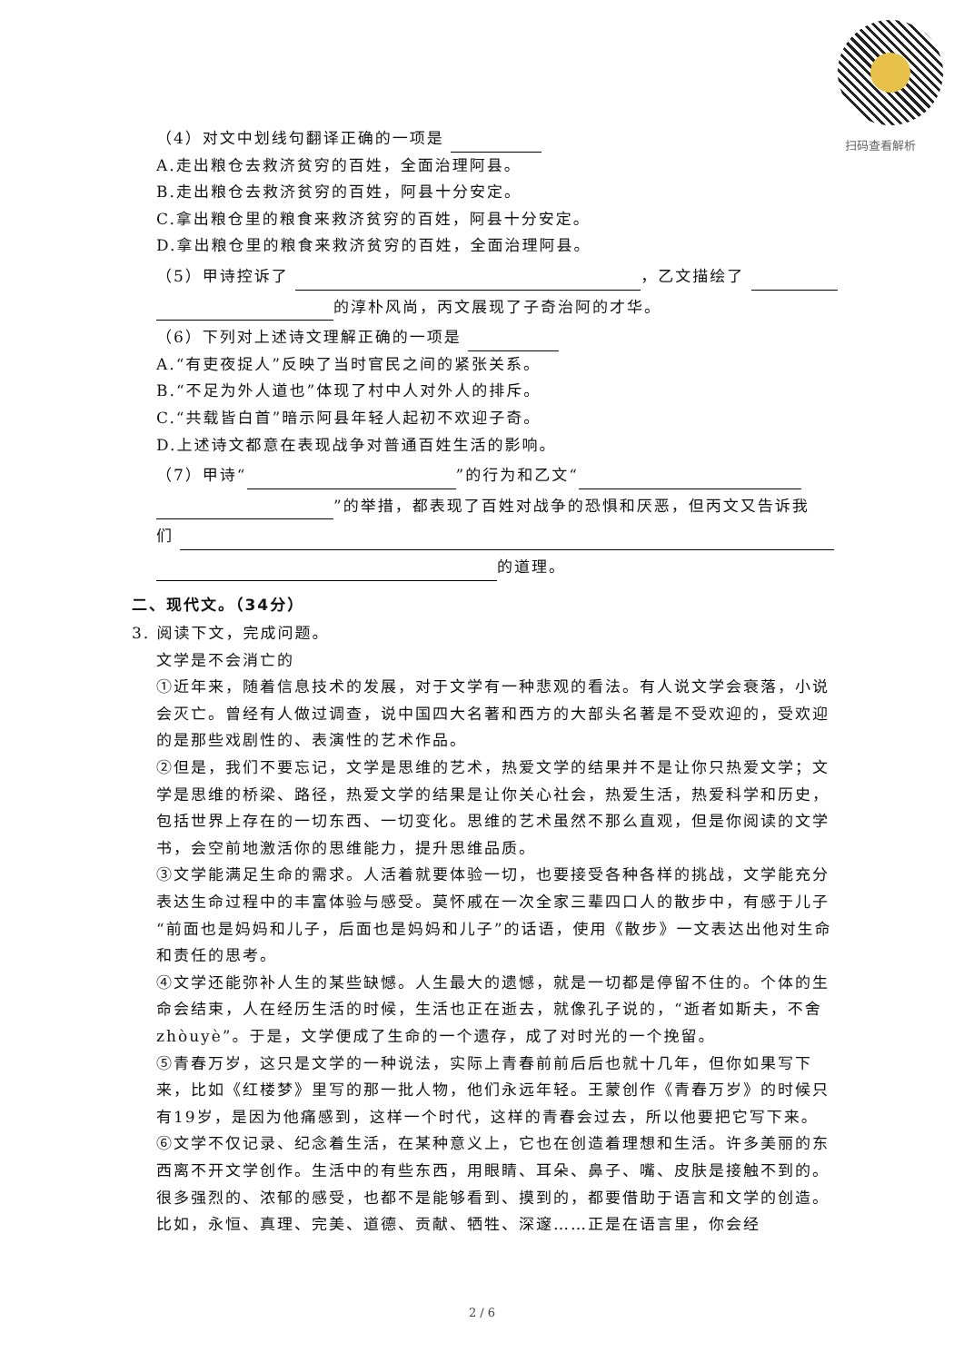扫码查看解析
（4）对文中划线句翻译正确的一项是
A.走出粮仓去救济贫穷的百姓，全面治理阿县。
B.走出粮仓去救济贫穷的百姓，阿县十分安定。
C.拿出粮仓里的粮食来救济贫穷的百姓，阿县十分安定。
D.拿出粮仓里的粮食来救济贫穷的百姓，全面治理阿县。
（5）甲诗控诉了 ，乙文描绘了
的淳朴风尚，丙文展现了子奇治阿的才华。
（6）下列对上述诗文理解正确的一项是
A.“有吏夜捉人”反映了当时官民之间的紧张关系。
B.“不足为外人道也”体现了村中人对外人的排斥。
C.“共载皆白首”暗示阿县年轻人起初不欢迎子奇。
D.上述诗文都意在表现战争对普通百姓生活的影响。
（7）甲诗“ ”的行为和乙文“
”的举措，都表现了百姓对战争的恐惧和厌恶，但丙文又告诉我
们
的道理。
二、现代文。（34分）
3. 阅读下文，完成问题。
文学是不会消亡的
①近年来，随着信息技术的发展，对于文学有一种悲观的看法。有人说文学会衰落，小说会灭亡。曾经有人做过调查，说中国四大名著和西方的大部头名著是不受欢迎的，受欢迎的是那些戏剧性的、表演性的艺术作品。
②但是，我们不要忘记，文学是思维的艺术，热爱文学的结果并不是让你只热爱文学；文学是思维的桥梁、路径，热爱文学的结果是让你关心社会，热爱生活，热爱科学和历史，包括世界上存在的一切东西、一切变化。思维的艺术虽然不那么直观，但是你阅读的文学书，会空前地激活你的思维能力，提升思维品质。
③文学能满足生命的需求。人活着就要体验一切，也要接受各种各样的挑战，文学能充分表达生命过程中的丰富体验与感受。莫怀戚在一次全家三辈四口人的散步中，有感于儿子“前面也是妈妈和儿子，后面也是妈妈和儿子”的话语，使用《散步》一文表达出他对生命和责任的思考。
④文学还能弥补人生的某些缺憾。人生最大的遗憾，就是一切都是停留不住的。个体的生命会结束，人在经历生活的时候，生活也正在逝去，就像孔子说的，“逝者如斯夫，不舍zhòuyè”。于是，文学便成了生命的一个遗存，成了对时光的一个挽留。
⑤青春万岁，这只是文学的一种说法，实际上青春前前后后也就十几年，但你如果写下来，比如《红楼梦》里写的那一批人物，他们永远年轻。王蒙创作《青春万岁》的时候只有19岁，是因为他痛感到，这样一个时代，这样的青春会过去，所以他要把它写下来。
⑥文学不仅记录、纪念着生活，在某种意义上，它也在创造着理想和生活。许多美丽的东西离不开文学创作。生活中的有些东西，用眼睛、耳朵、鼻子、嘴、皮肤是接触不到的。很多强烈的、浓郁的感受，也都不是能够看到、摸到的，都要借助于语言和文学的创造。比如，永恒、真理、完美、道德、贡献、牺牲、深邃……正是在语言里，你会经
2 / 6